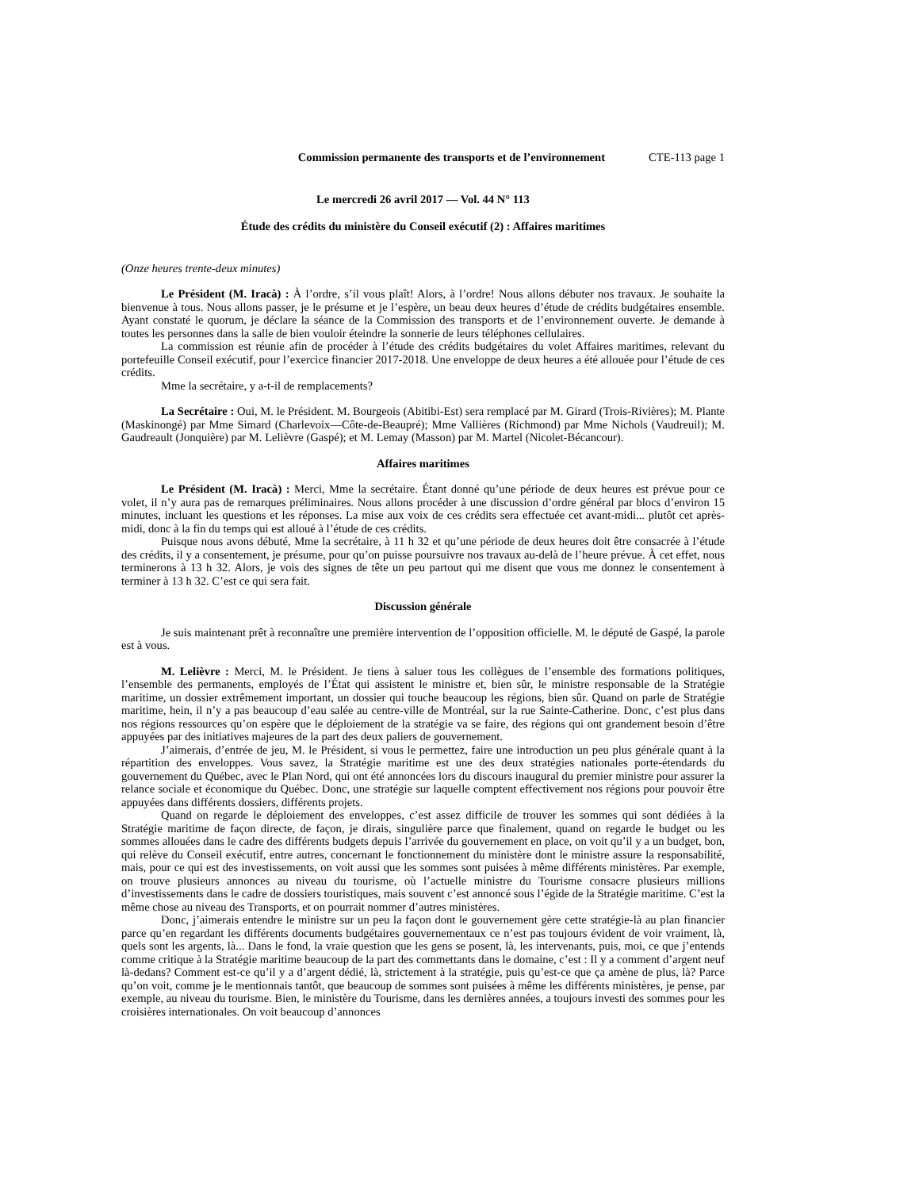Commission permanente des transports et de l’environnement CTE-113 page 1
Le mercredi 26 avril 2017 — Vol. 44 N° 113
Étude des crédits du ministère du Conseil exécutif (2) : Affaires maritimes
(Onze heures trente-deux minutes)
Le Président (M. Iracà) : À l’ordre, s’il vous plaît! Alors, à l’ordre! Nous allons débuter nos travaux. Je souhaite la bienvenue à tous. Nous allons passer, je le présume et je l’espère, un beau deux heures d’étude de crédits budgétaires ensemble. Ayant constaté le quorum, je déclare la séance de la Commission des transports et de l’environnement ouverte. Je demande à toutes les personnes dans la salle de bien vouloir éteindre la sonnerie de leurs téléphones cellulaires.
La commission est réunie afin de procéder à l’étude des crédits budgétaires du volet Affaires maritimes, relevant du portefeuille Conseil exécutif, pour l’exercice financier 2017-2018. Une enveloppe de deux heures a été allouée pour l’étude de ces crédits.
Mme la secrétaire, y a-t-il de remplacements?
La Secrétaire : Oui, M. le Président. M. Bourgeois (Abitibi-Est) sera remplacé par M. Girard (Trois-Rivières); M. Plante (Maskinongé) par Mme Simard (Charlevoix—Côte-de-Beaupré); Mme Vallières (Richmond) par Mme Nichols (Vaudreuil); M. Gaudreault (Jonquière) par M. Lelièvre (Gaspé); et M. Lemay (Masson) par M. Martel (Nicolet-Bécancour).
Affaires maritimes
Le Président (M. Iracà) : Merci, Mme la secrétaire. Étant donné qu’une période de deux heures est prévue pour ce volet, il n’y aura pas de remarques préliminaires. Nous allons procéder à une discussion d’ordre général par blocs d’environ 15 minutes, incluant les questions et les réponses. La mise aux voix de ces crédits sera effectuée cet avant-midi... plutôt cet après-midi, donc à la fin du temps qui est alloué à l’étude de ces crédits.
Puisque nous avons débuté, Mme la secrétaire, à 11 h 32 et qu’une période de deux heures doit être consacrée à l’étude des crédits, il y a consentement, je présume, pour qu’on puisse poursuivre nos travaux au-delà de l’heure prévue. À cet effet, nous terminerons à 13 h 32. Alors, je vois des signes de tête un peu partout qui me disent que vous me donnez le consentement à terminer à 13 h 32. C’est ce qui sera fait.
Discussion générale
Je suis maintenant prêt à reconnaître une première intervention de l’opposition officielle. M. le député de Gaspé, la parole est à vous.
M. Lelièvre : Merci, M. le Président. Je tiens à saluer tous les collègues de l’ensemble des formations politiques, l’ensemble des permanents, employés de l’État qui assistent le ministre et, bien sûr, le ministre responsable de la Stratégie maritime, un dossier extrêmement important, un dossier qui touche beaucoup les régions, bien sûr. Quand on parle de Stratégie maritime, hein, il n’y a pas beaucoup d’eau salée au centre-ville de Montréal, sur la rue Sainte-Catherine. Donc, c’est plus dans nos régions ressources qu’on espère que le déploiement de la stratégie va se faire, des régions qui ont grandement besoin d’être appuyées par des initiatives majeures de la part des deux paliers de gouvernement.
J’aimerais, d’entrée de jeu, M. le Président, si vous le permettez, faire une introduction un peu plus générale quant à la répartition des enveloppes. Vous savez, la Stratégie maritime est une des deux stratégies nationales porte-étendards du gouvernement du Québec, avec le Plan Nord, qui ont été annoncées lors du discours inaugural du premier ministre pour assurer la relance sociale et économique du Québec. Donc, une stratégie sur laquelle comptent effectivement nos régions pour pouvoir être appuyées dans différents dossiers, différents projets.
Quand on regarde le déploiement des enveloppes, c’est assez difficile de trouver les sommes qui sont dédiées à la Stratégie maritime de façon directe, de façon, je dirais, singulière parce que finalement, quand on regarde le budget ou les sommes allouées dans le cadre des différents budgets depuis l’arrivée du gouvernement en place, on voit qu’il y a un budget, bon, qui relève du Conseil exécutif, entre autres, concernant le fonctionnement du ministère dont le ministre assure la responsabilité, mais, pour ce qui est des investissements, on voit aussi que les sommes sont puisées à même différents ministères. Par exemple, on trouve plusieurs annonces au niveau du tourisme, où l’actuelle ministre du Tourisme consacre plusieurs millions d’investissements dans le cadre de dossiers touristiques, mais souvent c’est annoncé sous l’égide de la Stratégie maritime. C’est la même chose au niveau des Transports, et on pourrait nommer d’autres ministères.
Donc, j’aimerais entendre le ministre sur un peu la façon dont le gouvernement gère cette stratégie-là au plan financier parce qu’en regardant les différents documents budgétaires gouvernementaux ce n’est pas toujours évident de voir vraiment, là, quels sont les argents, là... Dans le fond, la vraie question que les gens se posent, là, les intervenants, puis, moi, ce que j’entends comme critique à la Stratégie maritime beaucoup de la part des commettants dans le domaine, c’est : Il y a comment d’argent neuf là-dedans? Comment est-ce qu’il y a d’argent dédié, là, strictement à la stratégie, puis qu’est-ce que ça amène de plus, là? Parce qu’on voit, comme je le mentionnais tantôt, que beaucoup de sommes sont puisées à même les différents ministères, je pense, par exemple, au niveau du tourisme. Bien, le ministère du Tourisme, dans les dernières années, a toujours investi des sommes pour les croisières internationales. On voit beaucoup d’annonces